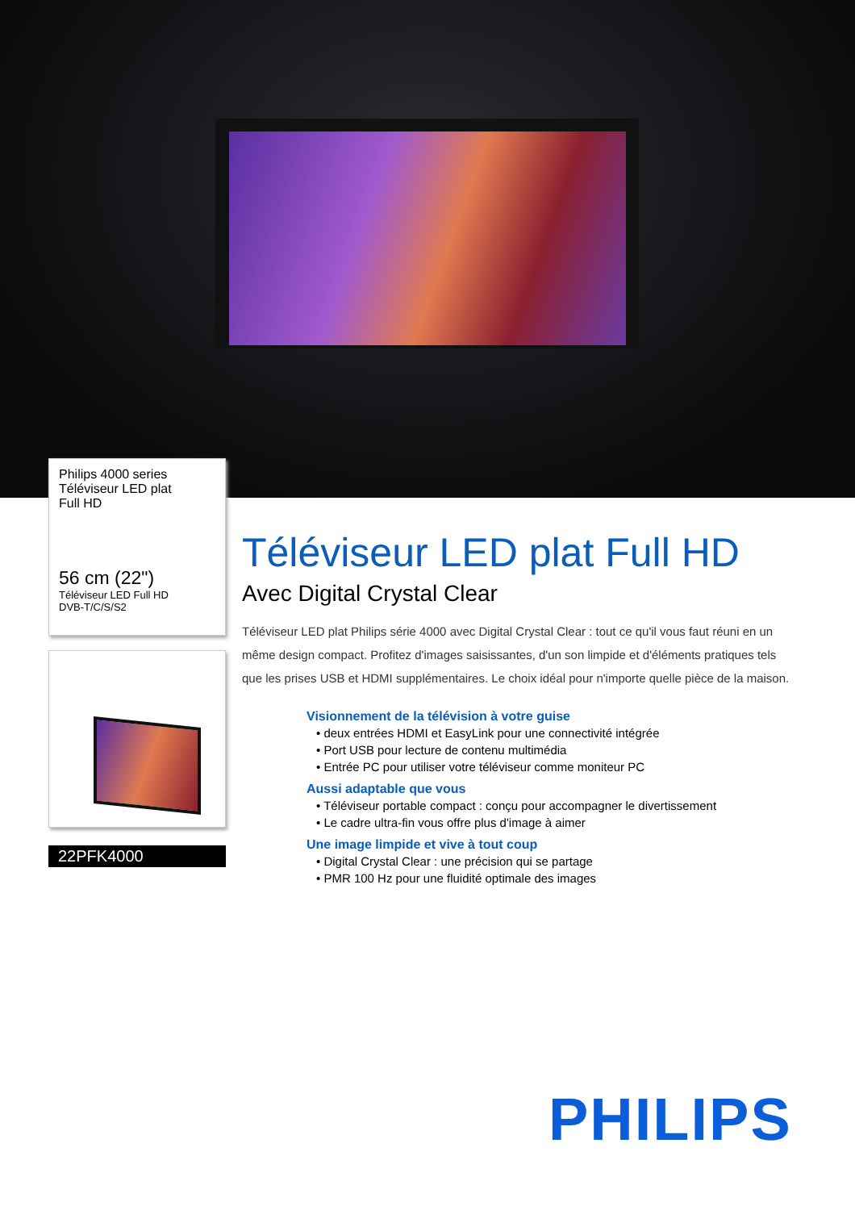Philips 4000 series
Téléviseur LED plat
Full HD
56 cm (22")
Téléviseur LED Full HD
DVB-T/C/S/S2
22PFK4000
Téléviseur LED plat Full HD
Avec Digital Crystal Clear
Téléviseur LED plat Philips série 4000 avec Digital Crystal Clear : tout ce qu'il vous faut réuni en un même design compact. Profitez d'images saisissantes, d'un son limpide et d'éléments pratiques tels que les prises USB et HDMI supplémentaires. Le choix idéal pour n'importe quelle pièce de la maison.
Visionnement de la télévision à votre guise
• deux entrées HDMI et EasyLink pour une connectivité intégrée
• Port USB pour lecture de contenu multimédia
• Entrée PC pour utiliser votre téléviseur comme moniteur PC
Aussi adaptable que vous
• Téléviseur portable compact : conçu pour accompagner le divertissement
• Le cadre ultra-fin vous offre plus d'image à aimer
Une image limpide et vive à tout coup
• Digital Crystal Clear : une précision qui se partage
• PMR 100 Hz pour une fluidité optimale des images
PHILIPS